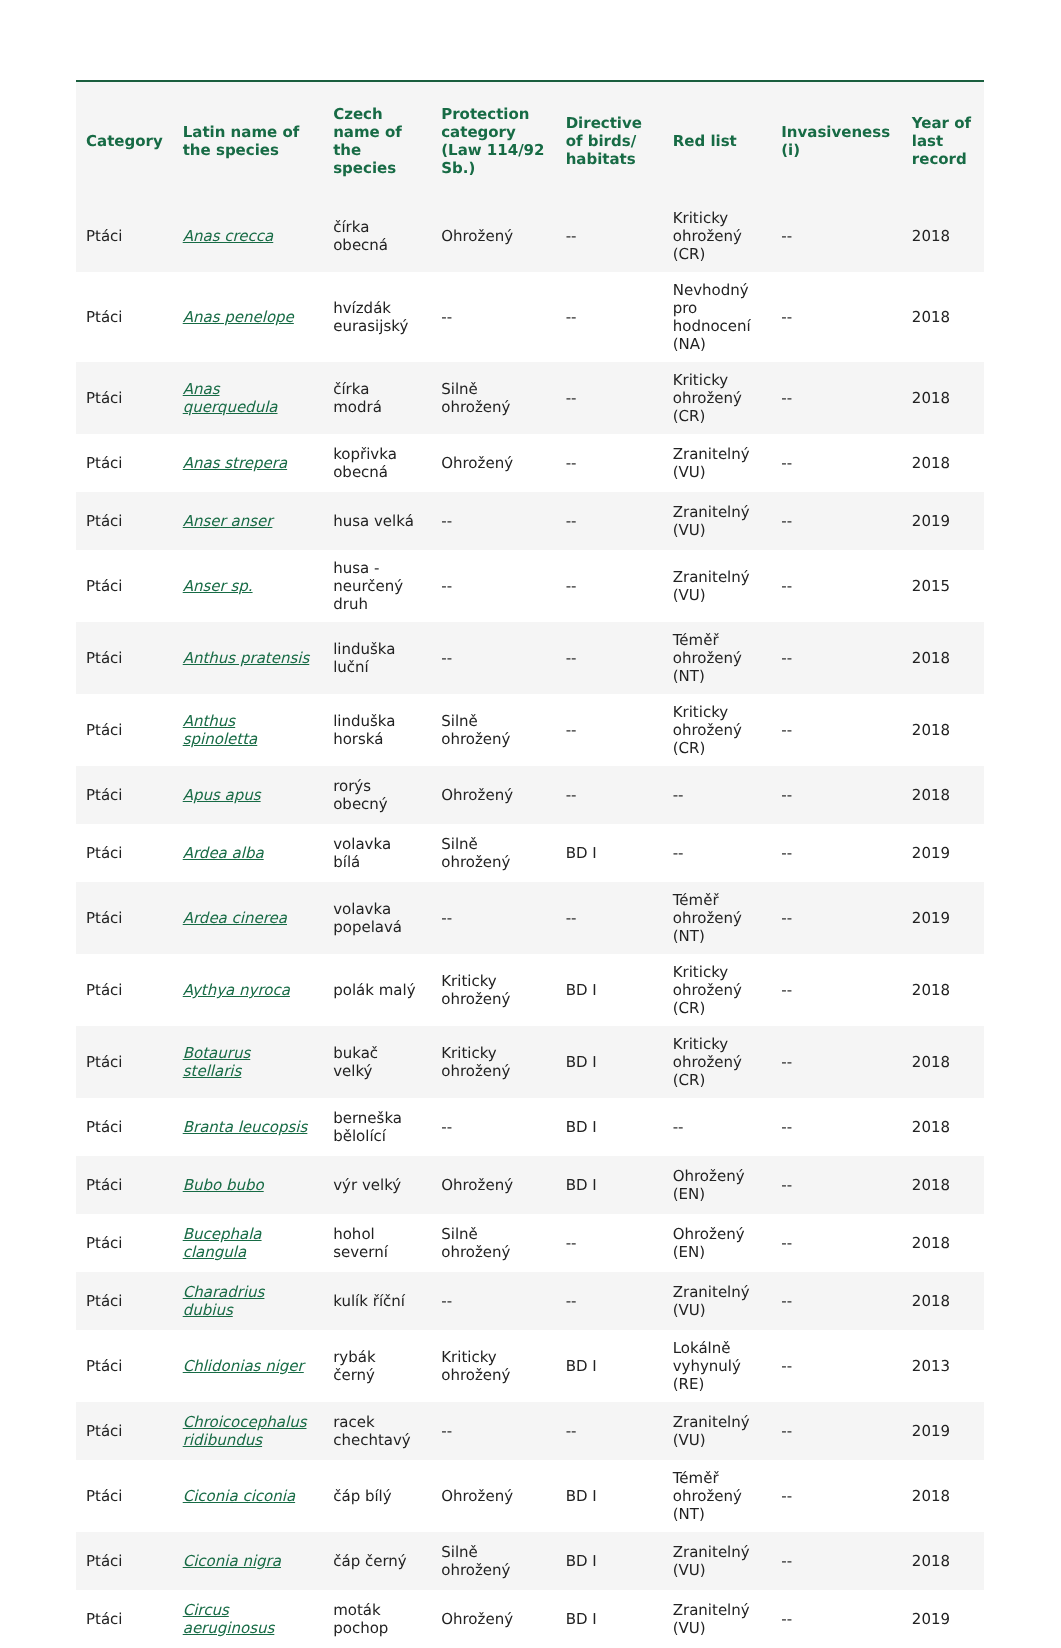| Category | Latin name of the species | Czech name of the species | Protection category (Law 114/92 Sb.) | Directive of birds/ habitats | Red list | Invasiveness (i) | Year of last record |
| --- | --- | --- | --- | --- | --- | --- | --- |
| Ptáci | Anas crecca | čírka obecná | Ohrožený | -- | Kriticky ohrožený (CR) | -- | 2018 |
| Ptáci | Anas penelope | hvízdák eurasijský | -- | -- | Nevhodný pro hodnocení (NA) | -- | 2018 |
| Ptáci | Anas querquedula | čírka modrá | Silně ohrožený | -- | Kriticky ohrožený (CR) | -- | 2018 |
| Ptáci | Anas strepera | kopřivka obecná | Ohrožený | -- | Zranitelný (VU) | -- | 2018 |
| Ptáci | Anser anser | husa velká | -- | -- | Zranitelný (VU) | -- | 2019 |
| Ptáci | Anser sp. | husa - neurčený druh | -- | -- | Zranitelný (VU) | -- | 2015 |
| Ptáci | Anthus pratensis | linduška luční | -- | -- | Téměř ohrožený (NT) | -- | 2018 |
| Ptáci | Anthus spinoletta | linduška horská | Silně ohrožený | -- | Kriticky ohrožený (CR) | -- | 2018 |
| Ptáci | Apus apus | rorýs obecný | Ohrožený | -- | -- | -- | 2018 |
| Ptáci | Ardea alba | volavka bílá | Silně ohrožený | BD I | -- | -- | 2019 |
| Ptáci | Ardea cinerea | volavka popelavá | -- | -- | Téměř ohrožený (NT) | -- | 2019 |
| Ptáci | Aythya nyroca | polák malý | Kriticky ohrožený | BD I | Kriticky ohrožený (CR) | -- | 2018 |
| Ptáci | Botaurus stellaris | bukač velký | Kriticky ohrožený | BD I | Kriticky ohrožený (CR) | -- | 2018 |
| Ptáci | Branta leucopsis | berneška bělolící | -- | BD I | -- | -- | 2018 |
| Ptáci | Bubo bubo | výr velký | Ohrožený | BD I | Ohrožený (EN) | -- | 2018 |
| Ptáci | Bucephala clangula | hohol severní | Silně ohrožený | -- | Ohrožený (EN) | -- | 2018 |
| Ptáci | Charadrius dubius | kulík říční | -- | -- | Zranitelný (VU) | -- | 2018 |
| Ptáci | Chlidonias niger | rybák černý | Kriticky ohrožený | BD I | Lokálně vyhynulý (RE) | -- | 2013 |
| Ptáci | Chroicocephalus ridibundus | racek chechtavý | -- | -- | Zranitelný (VU) | -- | 2019 |
| Ptáci | Ciconia ciconia | čáp bílý | Ohrožený | BD I | Téměř ohrožený (NT) | -- | 2018 |
| Ptáci | Ciconia nigra | čáp černý | Silně ohrožený | BD I | Zranitelný (VU) | -- | 2018 |
| Ptáci | Circus aeruginosus | moták pochop | Ohrožený | BD I | Zranitelný (VU) | -- | 2019 |